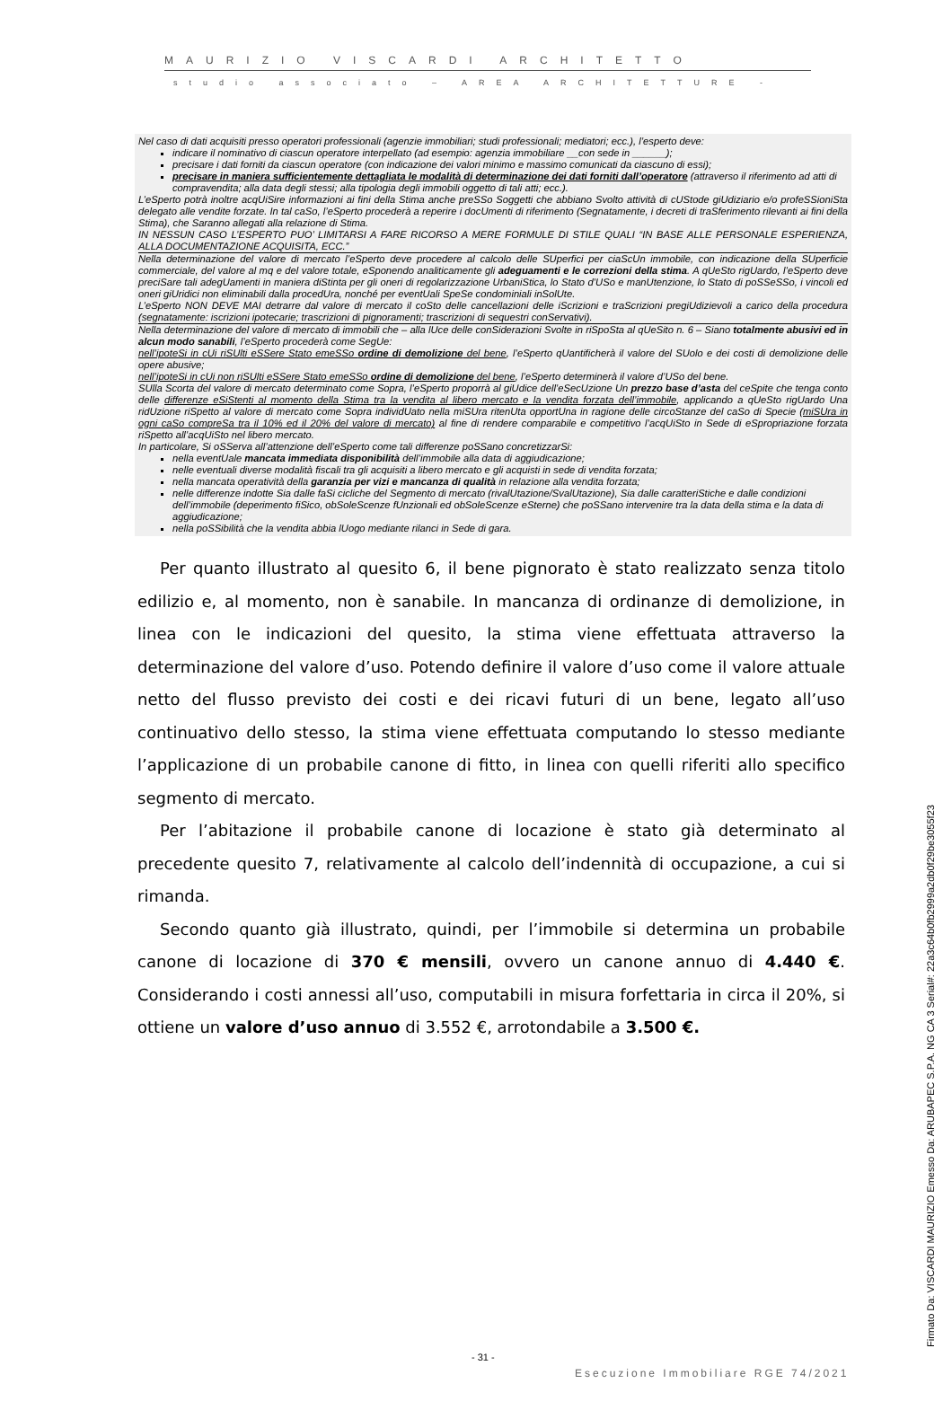MAURIZIO VISCARDI ARCHITETTO
studio associato – AREA ARCHITETTURE -
Nel caso di dati acquisiti presso operatori professionali (agenzie immobiliari; studi professionali; mediatori; ecc.), l’esperto deve:
indicare il nominativo di ciascun operatore interpellato (ad esempio: agenzia immobiliare __con sede in ______);
precisare i dati forniti da ciascun operatore (con indicazione dei valori minimo e massimo comunicati da ciascuno di essi);
precisare in maniera sufficientemente dettagliata le modalità di determinazione dei dati forniti dall’operatore (attraverso il riferimento ad atti di compravendita; alla data degli stessi; alla tipologia degli immobili oggetto di tali atti; ecc.).
L’eSperto potrà inoltre acqUiSire informazioni ai fini della Stima anche preSSo Soggetti che abbiano Svolto attività di cUStode giUdiziario e/o profeSSioniSta delegato alle vendite forzate. In tal caSo, l’eSperto procederà a reperire i docUmenti di riferimento (Segnatamente, i decreti di traSferimento rilevanti ai fini della Stima), che Saranno allegati alla relazione di Stima.
IN NESSUN CASO L’ESPERTO PUO’ LIMITARSI A FARE RICORSO A MERE FORMULE DI STILE QUALI “IN BASE ALLE PERSONALE ESPERIENZA, ALLA DOCUMENTAZIONE ACQUISITA, ECC.”
Nella determinazione del valore di mercato l’eSperto deve procedere al calcolo delle SUperfici per ciaScUn immobile, con indicazione della SUperficie commerciale, del valore al mq e del valore totale, eSponendo analiticamente gli adeguamenti e le correzioni della stima. A qUeSto rigUardo, l’eSperto deve preciSare tali adegUamenti in maniera diStinta per gli oneri di regolarizzazione UrbaniStica, lo Stato d’USo e manUtenzione, lo Stato di poSSeSSo, i vincoli ed oneri giUridici non eliminabili dalla procedUra, nonché per eventUali SpeSe condominiali inSolUte.
L’eSperto NON DEVE MAI detrarre dal valore di mercato il coSto delle cancellazioni delle iScrizioni e traScrizioni pregiUdizievoli a carico della procedura (segnatamente: iscrizioni ipotecarie; trascrizioni di pignoramenti; trascrizioni di sequestri conServativi).
Nella determinazione del valore di mercato di immobili che – alla lUce delle conSiderazioni Svolte in riSpoSta al qUeSito n. 6 – Siano totalmente abusivi ed in alcun modo sanabili, l’eSperto procederà come SegUe:
nell’ipoteSi in cUi riSUlti eSSere Stato emeSSo ordine di demolizione del bene, l’eSperto qUantificherà il valore del SUolo e dei costi di demolizione delle opere abusive;
nell’ipoteSi in cUi non riSUlti eSSere Stato emeSSo ordine di demolizione del bene, l’eSperto determinerà il valore d’USo del bene.
SUlla Scorta del valore di mercato determinato come Sopra, l’eSperto proporrà al giUdice dell’eSecUzione Un prezzo base d’asta del ceSpite che tenga conto delle differenze eSiStenti al momento della Stima tra la vendita al libero mercato e la vendita forzata dell’immobile, applicando a qUeSto rigUardo Una ridUzione riSpetto al valore di mercato come Sopra individUato nella miSUra ritenUta opportUna in ragione delle circoStanze del caSo di Specie (miSUra in ogni caSo compreSa tra il 10% ed il 20% del valore di mercato) al fine di rendere comparabile e competitivo l’acqUiSto in Sede di eSpropriazione forzata riSpetto all’acqUiSto nel libero mercato.
In particolare, Si oSServa all’attenzione dell’eSperto come tali differenze poSSano concretizzarSi:
nella eventUale mancata immediata disponibilità dell’immobile alla data di aggiudicazione;
nelle eventuali diverse modalità fiscali tra gli acquisiti a libero mercato e gli acquisti in sede di vendita forzata;
nella mancata operatività della garanzia per vizi e mancanza di qualità in relazione alla vendita forzata;
nelle differenze indotte Sia dalle faSi cicliche del Segmento di mercato (rivalUtazione/SvalUtazione), Sia dalle caratteriStiche e dalle condizioni dell’immobile (deperimento fiSico, obSoleScenze fUnzionali ed obSoleScenze eSterne) che poSSano intervenire tra la data della stima e la data di aggiudicazione;
nella poSSibilità che la vendita abbia lUogo mediante rilanci in Sede di gara.
Per quanto illustrato al quesito 6, il bene pignorato è stato realizzato senza titolo edilizio e, al momento, non è sanabile. In mancanza di ordinanze di demolizione, in linea con le indicazioni del quesito, la stima viene effettuata attraverso la determinazione del valore d’uso. Potendo definire il valore d’uso come il valore attuale netto del flusso previsto dei costi e dei ricavi futuri di un bene, legato all’uso continuativo dello stesso, la stima viene effettuata computando lo stesso mediante l’applicazione di un probabile canone di fitto, in linea con quelli riferiti allo specifico segmento di mercato.
Per l’abitazione il probabile canone di locazione è stato già determinato al precedente quesito 7, relativamente al calcolo dell’indennità di occupazione, a cui si rimanda.
Secondo quanto già illustrato, quindi, per l’immobile si determina un probabile canone di locazione di 370 € mensili, ovvero un canone annuo di 4.440 €. Considerando i costi annessi all’uso, computabili in misura forfettaria in circa il 20%, si ottiene un valore d’uso annuo di 3.552 €, arrotondabile a 3.500 €.
- 31 -
Esecuzione Immobiliare RGE 74/2021
Firmato Da: VISCARDI MAURIZIO Emesso Da: ARUBAPEC S.P.A. NG CA 3 Serial#: 22a3c64b0fb2999a2db0f29be3055f23